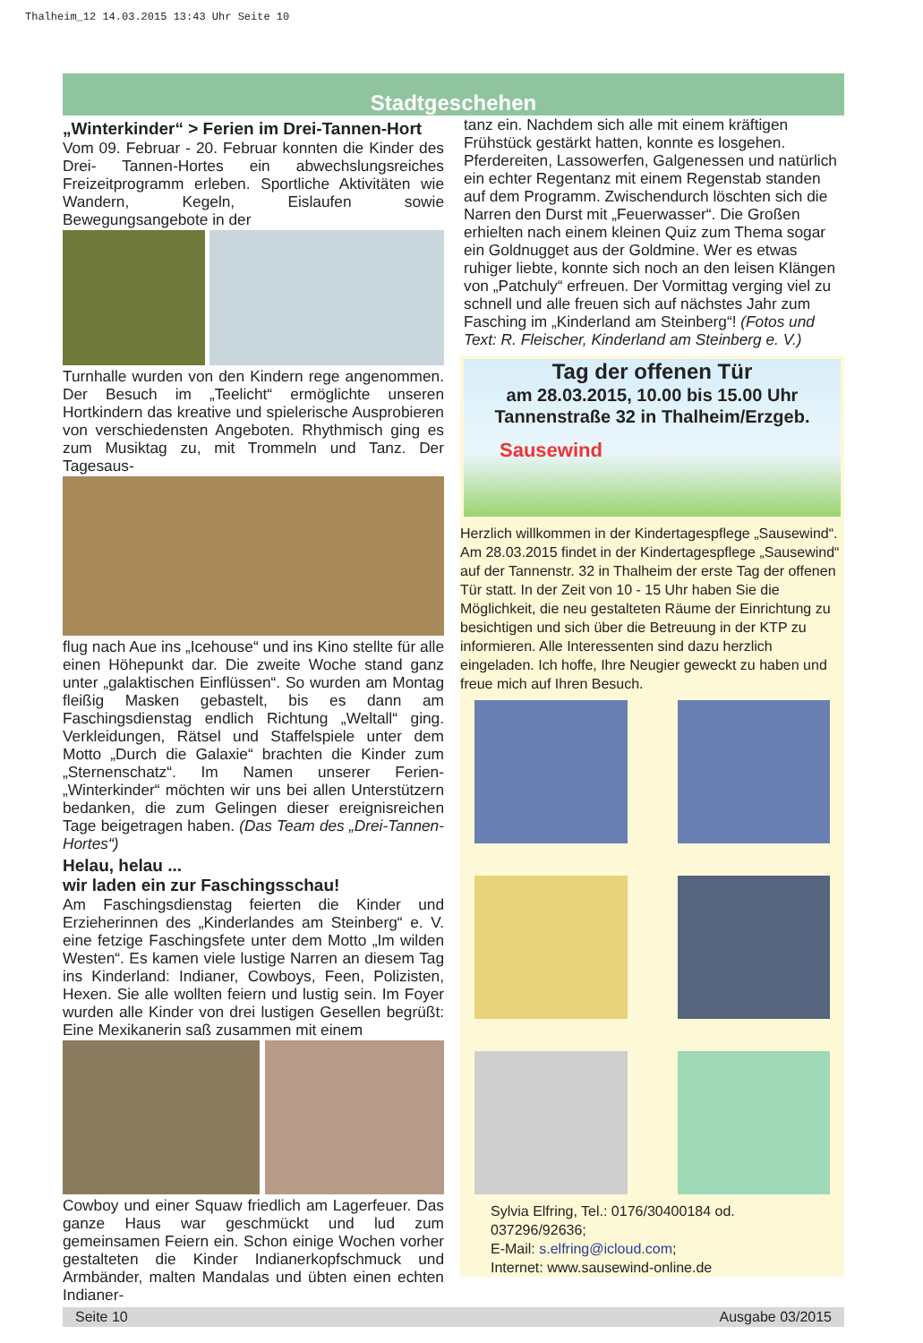Thalheim_12 14.03.2015 13:43 Uhr Seite 10
Stadtgeschehen
„Winterkinder“ > Ferien im Drei-Tannen-Hort
Vom 09. Februar - 20. Februar konnten die Kinder des Drei- Tannen-Hortes ein abwechslungsreiches Freizeitprogramm erleben. Sportliche Aktivitäten wie Wandern, Kegeln, Eislaufen sowie Bewegungsangebote in der
Turnhalle wurden von den Kindern rege angenommen. Der Besuch im „Teelicht“ ermöglichte unseren Hortkindern das kreative und spielerische Ausprobieren von verschiedensten Angeboten. Rhythmisch ging es zum Musiktag zu, mit Trommeln und Tanz. Der Tagesaus-
flug nach Aue ins „Icehouse“ und ins Kino stellte für alle einen Höhepunkt dar. Die zweite Woche stand ganz unter „galaktischen Einflüssen“. So wurden am Montag fleißig Masken gebastelt, bis es dann am Faschingsdienstag endlich Richtung „Weltall“ ging. Verkleidungen, Rätsel und Staffelspiele unter dem Motto „Durch die Galaxie“ brachten die Kinder zum „Sternenschatz“. Im Namen unserer Ferien- „Winterkinder“ möchten wir uns bei allen Unterstützern bedanken, die zum Gelingen dieser ereignisreichen Tage beigetragen haben. (Das Team des „Drei-Tannen-Hortes“)
Helau, helau ...
wir laden ein zur Faschingsschau!
Am Faschingsdienstag feierten die Kinder und Erzieherinnen des „Kinderlandes am Steinberg“ e. V. eine fetzige Faschingsfete unter dem Motto „Im wilden Westen“. Es kamen viele lustige Narren an diesem Tag ins Kinderland: Indianer, Cowboys, Feen, Polizisten, Hexen. Sie alle wollten feiern und lustig sein. Im Foyer wurden alle Kinder von drei lustigen Gesellen begrüßt: Eine Mexikanerin saß zusammen mit einem
Cowboy und einer Squaw friedlich am Lagerfeuer. Das ganze Haus war geschmückt und lud zum gemeinsamen Feiern ein. Schon einige Wochen vorher gestalteten die Kinder Indianerkopfschmuck und Armbänder, malten Mandalas und übten einen echten Indianer-
tanz ein. Nachdem sich alle mit einem kräftigen Frühstück gestärkt hatten, konnte es losgehen. Pferdereiten, Lassowerfen, Galgenessen und natürlich ein echter Regentanz mit einem Regenstab standen auf dem Programm. Zwischendurch löschten sich die Narren den Durst mit „Feuerwasser“. Die Großen erhielten nach einem kleinen Quiz zum Thema sogar ein Goldnugget aus der Goldmine. Wer es etwas ruhiger liebte, konnte sich noch an den leisen Klängen von „Patchuly“ erfreuen. Der Vormittag verging viel zu schnell und alle freuen sich auf nächstes Jahr zum Fasching im „Kinderland am Steinberg“! (Fotos und Text: R. Fleischer, Kinderland am Steinberg e. V.)
Tag der offenen Tür
am 28.03.2015, 10.00 bis 15.00 Uhr
Tannenstraße 32 in Thalheim/Erzgeb.
Sausewind
Herzlich willkommen in der Kindertagespflege „Sausewind“. Am 28.03.2015 findet in der Kindertagespflege „Sausewind“ auf der Tannenstr. 32 in Thalheim der erste Tag der offenen Tür statt. In der Zeit von 10 - 15 Uhr haben Sie die Möglichkeit, die neu gestalteten Räume der Einrichtung zu besichtigen und sich über die Betreuung in der KTP zu informieren. Alle Interessenten sind dazu herzlich eingeladen. Ich hoffe, Ihre Neugier geweckt zu haben und freue mich auf Ihren Besuch.
Sylvia Elfring, Tel.: 0176/30400184 od. 037296/92636;
E-Mail: s.elfring@icloud.com;
Internet: www.sausewind-online.de
Seite 10 Ausgabe 03/2015